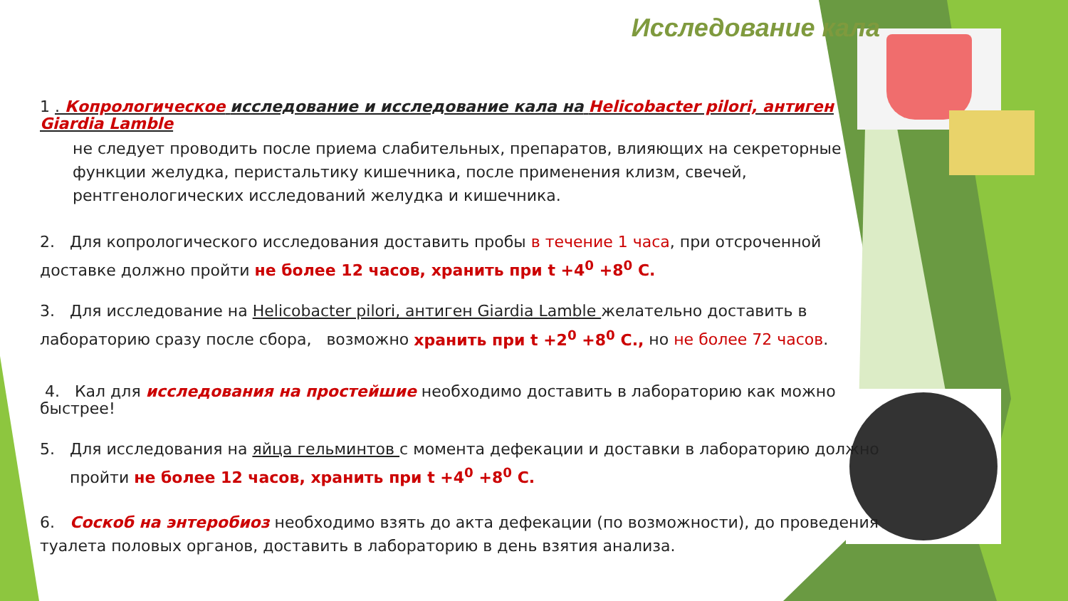Исследование кала
1 . Копрологическое исследование и исследование кала на Helicobacter pilori, антиген Giardia Lamble
не следует проводить после приема слабительных, препаратов, влияющих на секреторные функции желудка, перистальтику кишечника, после применения клизм, свечей, рентгенологических исследований желудка и кишечника.
2. Для копрологического исследования доставить пробы в течение 1 часа, при отсроченной доставке должно пройти не более 12 часов, хранить при t +4<sup>0</sup> +8<sup>0</sup> С.
3. Для исследование на Helicobacter pilori, антиген Giardia Lamble желательно доставить в лабораторию сразу после сбора, возможно хранить при t +2<sup>0</sup> +8<sup>0</sup> С., но не более 72 часов.
4. Кал для исследования на простейшие необходимо доставить в лабораторию как можно быстрее!
5. Для исследования на яйца гельминтов с момента дефекации и доставки в лабораторию должно пройти не более 12 часов, хранить при t +4<sup>0</sup> +8<sup>0</sup> С.
6. Соскоб на энтеробиоз необходимо взять до акта дефекации (по возможности), до проведения туалета половых органов, доставить в лабораторию в день взятия анализа.